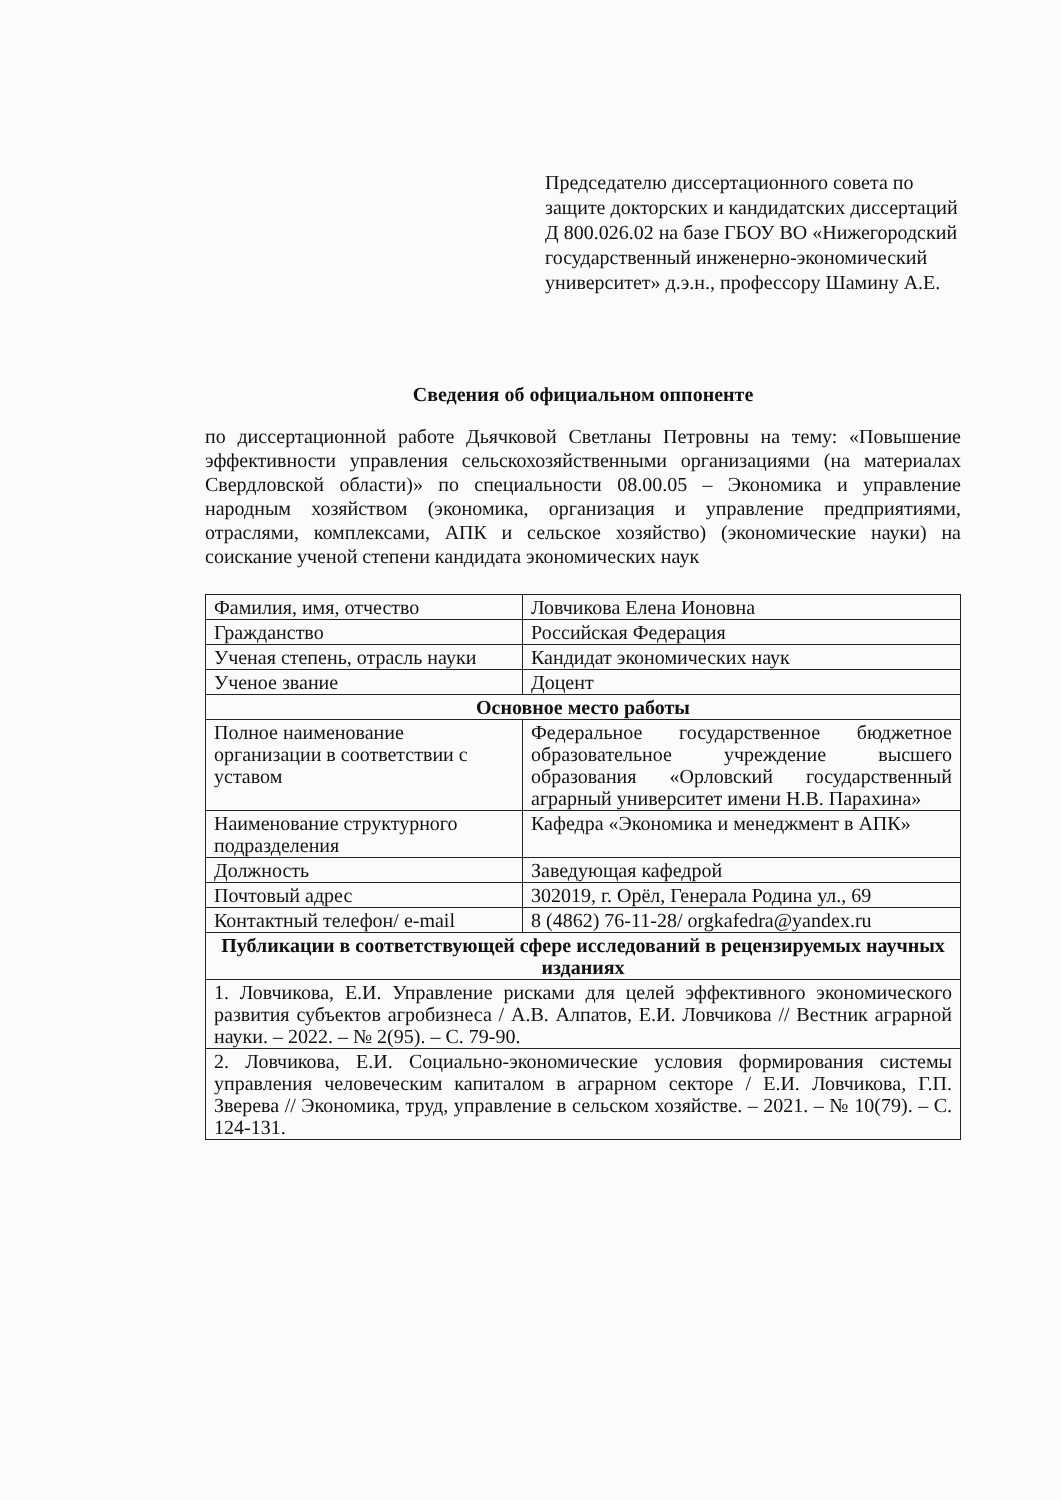Председателю диссертационного совета по защите докторских и кандидатских диссертаций Д 800.026.02 на базе ГБОУ ВО «Нижегородский государственный инженерно-экономический университет» д.э.н., профессору Шамину А.Е.
Сведения об официальном оппоненте
по диссертационной работе Дьячковой Светланы Петровны на тему: «Повышение эффективности управления сельскохозяйственными организациями (на материалах Свердловской области)» по специальности 08.00.05 – Экономика и управление народным хозяйством (экономика, организация и управление предприятиями, отраслями, комплексами, АПК и сельское хозяйство) (экономические науки) на соискание ученой степени кандидата экономических наук
| Фамилия, имя, отчество | Ловчикова Елена Ионовна |
| Гражданство | Российская Федерация |
| Ученая степень, отрасль науки | Кандидат экономических наук |
| Ученое звание | Доцент |
| Основное место работы | |
| Полное наименование организации в соответствии с уставом | Федеральное государственное бюджетное образовательное учреждение высшего образования «Орловский государственный аграрный университет имени Н.В. Парахина» |
| Наименование структурного подразделения | Кафедра «Экономика и менеджмент в АПК» |
| Должность | Заведующая кафедрой |
| Почтовый адрес | 302019, г. Орёл, Генерала Родина ул., 69 |
| Контактный телефон/ e-mail | 8 (4862) 76-11-28/ orgkafedra@yandex.ru |
| Публикации в соответствующей сфере исследований в рецензируемых научных изданиях | |
| 1. Ловчикова, Е.И. Управление рисками для целей эффективного экономического развития субъектов агробизнеса / А.В. Алпатов, Е.И. Ловчикова // Вестник аграрной науки. – 2022. – № 2(95). – С. 79-90. | |
| 2. Ловчикова, Е.И. Социально-экономические условия формирования системы управления человеческим капиталом в аграрном секторе / Е.И. Ловчикова, Г.П. Зверева // Экономика, труд, управление в сельском хозяйстве. – 2021. – № 10(79). – С. 124-131. | |